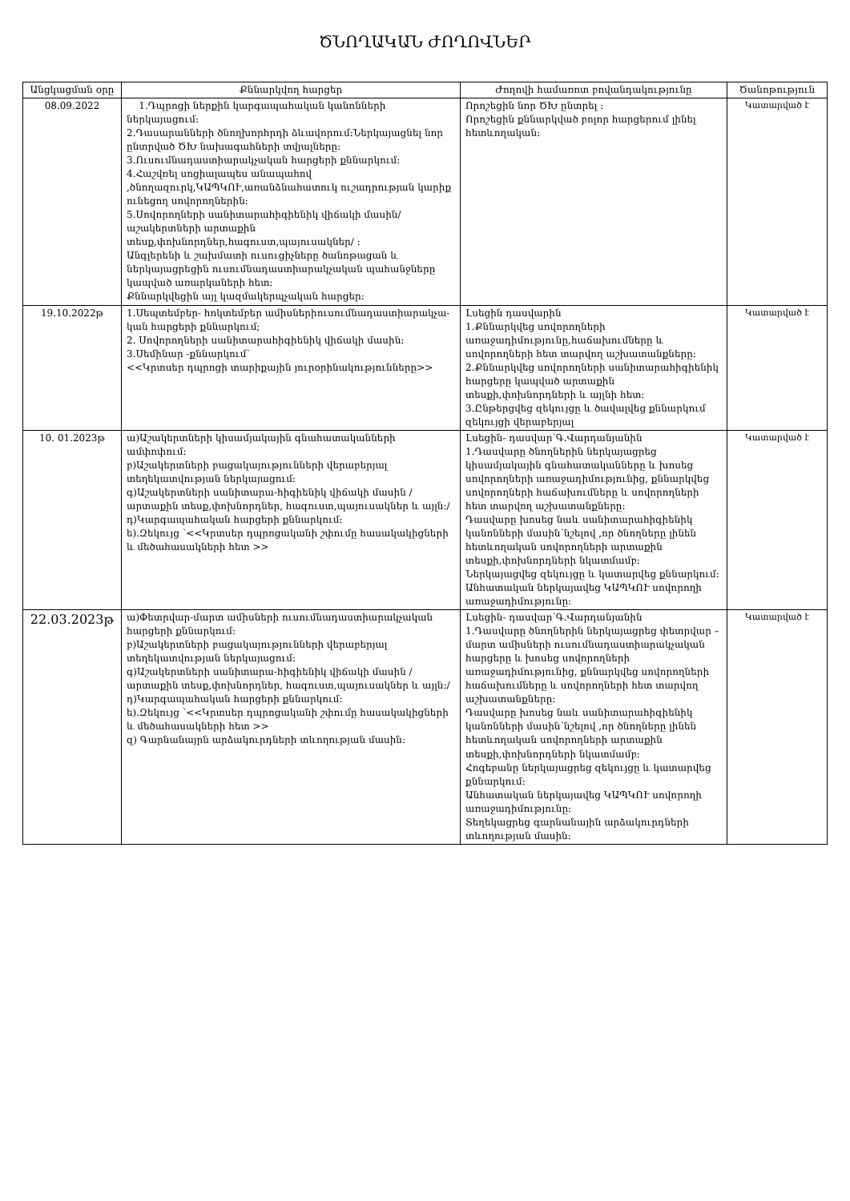ԾՆՈՂԱԿԱՆ ԺՈՂՈՎՆԵՐ
| Անցկացման օրը | Քննարկվող հարցեր | Ժողովի համառոտ բովանդակությունը | Ծանոթություն |
| --- | --- | --- | --- |
| 08.09.2022 | 1.Դպրոցի ներքին կարգապահական կանոնների ներկայացում: 2.Դասարանների ծնողխորհրդի ձևավորում:Ներկայացնել նոր ընտրված ԾԽ նախագահների տվյալները: 3.Ուսումնադաստիարակչական հարցերի քննարկում: 4.Հաշվռել սոցիալապես անապահով ,ծնողազուրկ,ԿԱՊԿՈՒ,առանձնահատուկ ուշադրության կարիք ունեցող սովորողներին: 5.Սովորողների սանիտարահիգիենիկ վիճակի մասին/աշակերտների արտաքին տեսք,փոխնորդներ,հագուստ,պայուսակներ/ : Անգլերենի և շախմատի ուսուցիչները ծանոթացան և ներկայացրեցին ուսումնադաստիարակչական պահանջները կապված առարկաների հետ: Քննարկվեցին այլ կազմակերպչական հարցեր: | Որոշեցին նոր ԾԽ ընտրել : Որոշեցին քննարկված բոլոր հարցերում լինել հետևողական: | Կատարված է |
| 19.10.2022թ | 1.Սեպտեմբեր- հոկտեմբեր ամիսներիուսումնադաստիարակչա-կան հարցերի քննարկում; 2. Սովորողների սանիտարահիգիենիկ վիճակի մասին: 3.Սեմինար -քննարկում՝ <<Կրտսեր դպրոցի տարիքային յուրօրինակությունները>> | Լսեցին դասվարին 1.Քննարկվեց սովորողների առաջադիմությունը,հաճախումները և սովորողների հետ տարվող աշխատանքները: 2.Քննարկվեց սովորողների սանիտարահիգիենիկ հարցերը կապված արտաքին տեսքի,փոխնորդների և այլնի հետ: 3.Ընթերցվեց զեկույցը և ծավալվեց քննարկում զեկույցի վերաբերյալ | Կատարված է |
| 10. 01.2023թ | ա)Աշակերտների կիսամյակային գնահատականների ամփոփում: բ)Աշակերտների բացակայությունների վերաբերյալ տեղեկատվության ներկայացում: գ)Աշակերտների սանիտարա-հիգիենիկ վիճակի մասին /արտաքին տեսք,փոխնորդներ, հագուստ,պայուսակներ և այլն:/ դ)Կարգապահական հարցերի քննարկում: ե).Զեկույց ՝<<Կրտսեր դպրոցականի շփումը հասակակիցների և մեծահասակների հետ >> | Լսեցին- դասվար՝Գ.Վարդանյանին 1.Դասվարը ծնողներին ներկայացրեց կիսամյակային գնահատականները և խոսեց սովորողների առաջադիմությունից, քննարկվեց սովորողների հաճախումները և սովորողների հետ տարվող աշխատանքները: Դասվարը խոսեց նաև սանիտարահիգիենիկ կանոնների մասին՝նշելով ,որ ծնողները լինեն հետևողական սովորողների արտաքին տեսքի,փոխնորդների նկատմամբ: Ներկայացվեց զեկույցը և կատարվեց քննարկում: Անհատական ներկայավեց ԿԱՊԿՈՒ սովորողի առաջադիմությունը: | Կատարված է |
| 22.03.2023թ | ա)Փետրվար-մարտ ամիսների ուսումնադաստիարակչական հարցերի քննարկում: բ)Աշակերտների բացակայությունների վերաբերյալ տեղեկատվության ներկայացում: գ)Աշակերտների սանիտարա-հիգիենիկ վիճակի մասին /արտաքին տեսք,փոխնորդներ, հագուստ,պայուսակներ և այլն:/ դ)Կարգապահական հարցերի քննարկում: ե).Զեկույց ՝<<Կրտսեր դպրոցականի շփումը հասակակիցների և մեծահասակների հետ >> զ) Գարնանայրն արձակուրդների տևողության մասին: | Լսեցին- դասվար՝Գ.Վարդանյանին 1.Դասվարը ծնողներին ներկայացրեց փետրվար –մարտ ամիսների ուսումնադաստիարակչական հարցերը և խոսեց սովորողների առաջադիմությունից, քննարկվեց սովորողների հաճախումները և սովորողների հետ տարվող աշխատանքները: Դասվարը խոսեց նաև սանիտարահիգիենիկ կանոնների մասին՝նշելով ,որ ծնողները լինեն հետևողական սովորողների արտաքին տեսքի,փոխնորդների նկատմամբ: Հոգեբանը ներկայացրեց զեկույցը և կատարվեց քննարկում: Անհատական ներկայավեց ԿԱՊԿՈՒ սովորողի առաջադիմությունը: Տեղեկացրեց գարնանային արձակուրդների տևողության մասին: | Կատարված է |